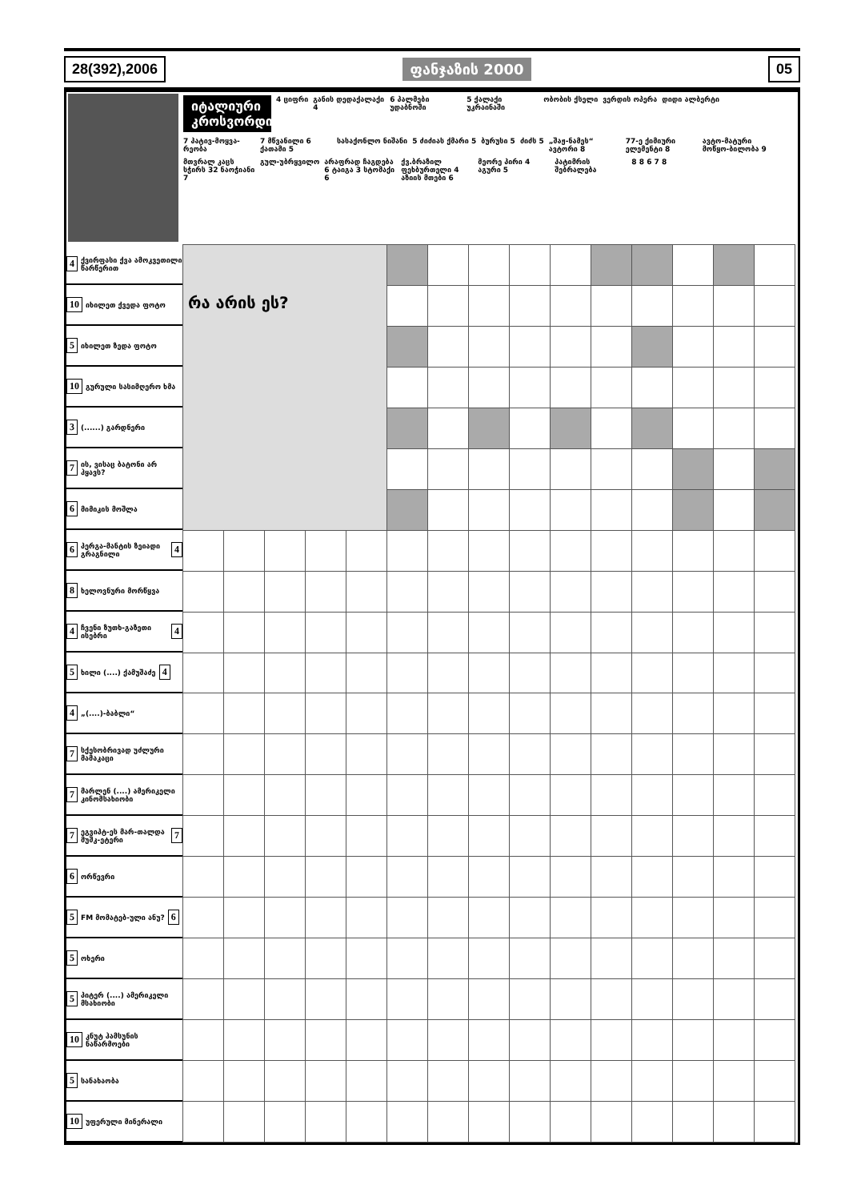28(392),2006 ფანჯაზის 2000 05
იტალიური კროსვორდი
4 ციფრი
განის დედაქალაქი 4
6 პალმები უდაბნოში
5 ქალაქი უკრაინაში
ობობის ქსელი
ვერდის ოპერა
დიდი ალბერტი
7 პატივ-მოყვა-რეობა
7 მწვანილი 6 ქათამი 5
სასაქონლო ნიშანი
5 ძიძიას ქმარი 5
ბურუსი 5
ძიძს 5
„შაჟ-ნამეს“ ავტორი 8
77-ე ქიმიური ელემენტი 8
ავტო-მატური მოწყო-ბილობა 9
მთვრალ კაცს სჭირს 32 ნაოჭიანი 7
გულ-უბრყვილო
არაფრად ჩაგდება 6 ტაიგა 3 სტომაქი 6
ქვ.ბრაზილ ფეხბურთელი 4 აზიის მთები 6
მეორე პირი 4 აგური 5
პატიმრის შებრალება
8 8 6 7 8
4 ქვირფასი ქვა ამოკვეთილი წარწერით
10 იხილეთ ქვედა ფოტო
5 იხილეთ ზედა ფოტო
10 გურული სასიმღერო ხმა
3 (......) გარდნერი
7 ის, ვისაც ბატონი არ ჰყავს?
6 მიმიკის მოშლა
6 პერგა-მანტის ზეიადი გრაგნილი 4
8 ხელოვნური მორწყვა
4 ჩვენი ზუთხ-გაზეთი ისებრი 4
5 ხილი (....) ქამუშაძე 4
4 „(....)-ბაბლი“
7 სქესობრივად უძლური მამაკაცი
7 მარლენ (....) ამერიკელი კინომსახიობი
7 ეგვიპტ-ეს მარ-თალდა მუშკ-ეტერი 7
6 ორწევრი
5 FM მომატებ-ული ანუ? 6
5 ოხერი
5 პიტერ (....) ამერიკელი მსახიობი
10 კნუტ ჰამსუნის ნაწარმოები
5 სანახაობა
10 უფერული მინერალი
| რა არის ეს? | | | | | | | | | | | | | | |